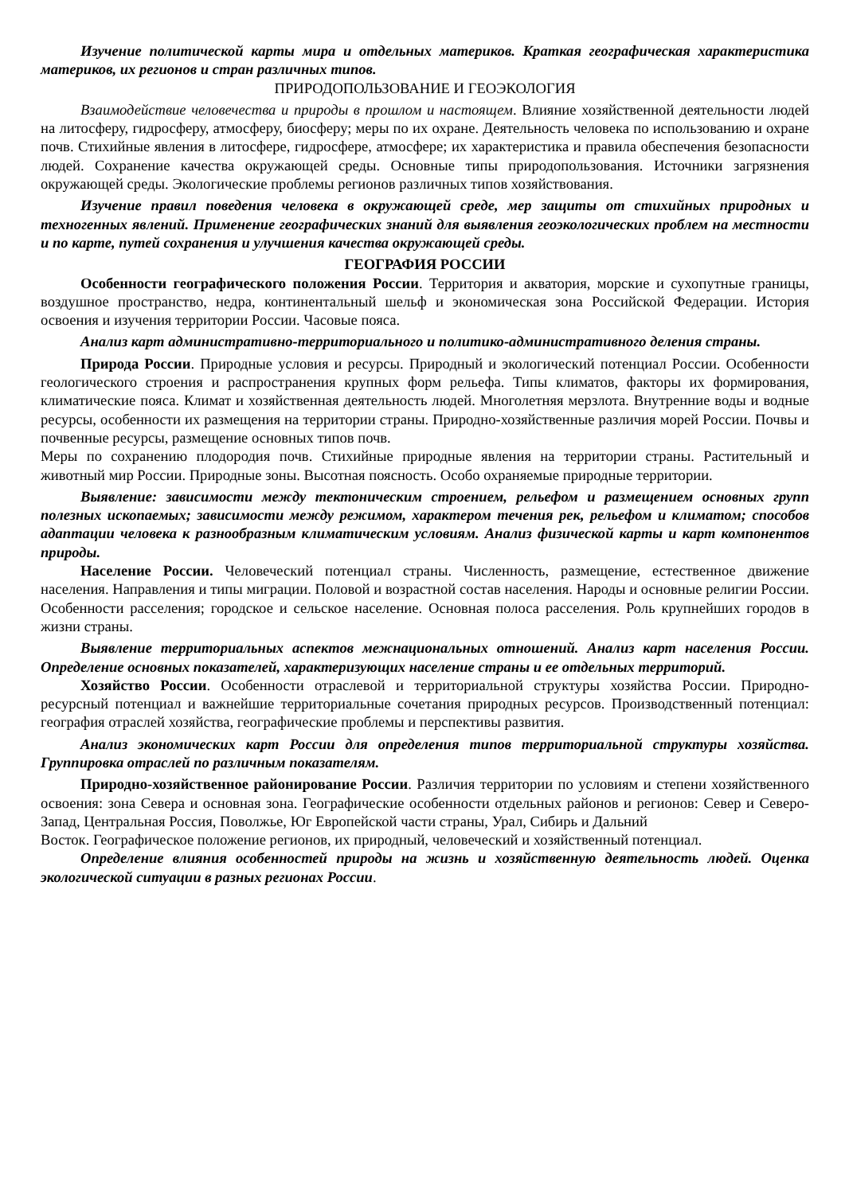Изучение политической карты мира и отдельных материков. Краткая географическая характеристика материков, их регионов и стран различных типов.
ПРИРОДОПОЛЬЗОВАНИЕ И ГЕОЭКОЛОГИЯ
Взаимодействие человечества и природы в прошлом и настоящем. Влияние хозяйственной деятельности людей на литосферу, гидросферу, атмосферу, биосферу; меры по их охране. Деятельность человека по использованию и охране почв. Стихийные явления в литосфере, гидросфере, атмосфере; их характеристика и правила обеспечения безопасности людей. Сохранение качества окружающей среды. Основные типы природопользования. Источники загрязнения окружающей среды. Экологические проблемы регионов различных типов хозяйствования.
Изучение правил поведения человека в окружающей среде, мер защиты от стихийных природных и техногенных явлений. Применение географических знаний для выявления геоэкологических проблем на местности и по карте, путей сохранения и улучшения качества окружающей среды.
ГЕОГРАФИЯ РОССИИ
Особенности географического положения России. Территория и акватория, морские и сухопутные границы, воздушное пространство, недра, континентальный шельф и экономическая зона Российской Федерации. История освоения и изучения территории России. Часовые пояса.
Анализ карт административно-территориального и политико-административного деления страны.
Природа России. Природные условия и ресурсы. Природный и экологический потенциал России. Особенности геологического строения и распространения крупных форм рельефа. Типы климатов, факторы их формирования, климатические пояса. Климат и хозяйственная деятельность людей. Многолетняя мерзлота. Внутренние воды и водные ресурсы, особенности их размещения на территории страны. Природно-хозяйственные различия морей России. Почвы и почвенные ресурсы, размещение основных типов почв.
Меры по сохранению плодородия почв. Стихийные природные явления на территории страны. Растительный и животный мир России. Природные зоны. Высотная поясность. Особо охраняемые природные территории.
Выявление: зависимости между тектоническим строением, рельефом и размещением основных групп полезных ископаемых; зависимости между режимом, характером течения рек, рельефом и климатом; способов адаптации человека к разнообразным климатическим условиям. Анализ физической карты и карт компонентов природы.
Население России. Человеческий потенциал страны. Численность, размещение, естественное движение населения. Направления и типы миграции. Половой и возрастной состав населения. Народы и основные религии России. Особенности расселения; городское и сельское население. Основная полоса расселения. Роль крупнейших городов в жизни страны.
Выявление территориальных аспектов межнациональных отношений. Анализ карт населения России. Определение основных показателей, характеризующих население страны и ее отдельных территорий.
Хозяйство России. Особенности отраслевой и территориальной структуры хозяйства России. Природно-ресурсный потенциал и важнейшие территориальные сочетания природных ресурсов. Производственный потенциал: география отраслей хозяйства, географические проблемы и перспективы развития.
Анализ экономических карт России для определения типов территориальной структуры хозяйства. Группировка отраслей по различным показателям.
Природно-хозяйственное районирование России. Различия территории по условиям и степени хозяйственного освоения: зона Севера и основная зона. Географические особенности отдельных районов и регионов: Север и Северо-Запад, Центральная Россия, Поволжье, Юг Европейской части страны, Урал, Сибирь и Дальний
Восток. Географическое положение регионов, их природный, человеческий и хозяйственный потенциал.
Определение влияния особенностей природы на жизнь и хозяйственную деятельность людей. Оценка экологической ситуации в разных регионах России.